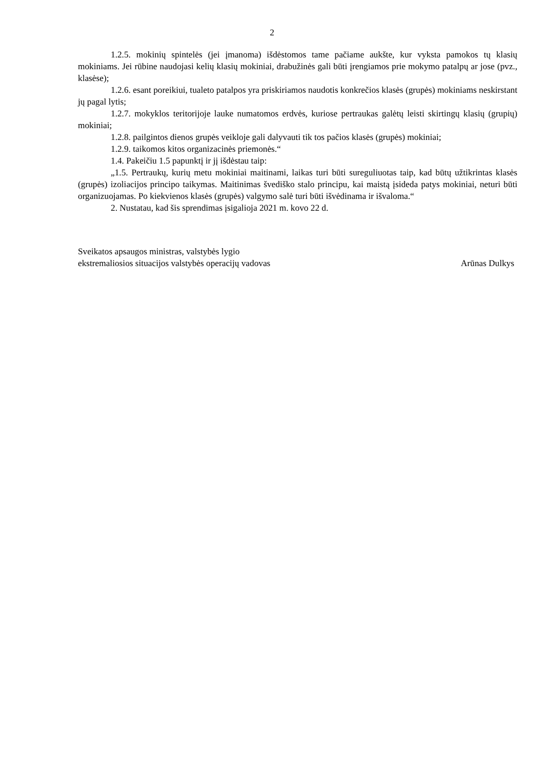2
1.2.5. mokinių spintelės (jei įmanoma) išdėstomos tame pačiame aukšte, kur vyksta pamokos tų klasių mokiniams. Jei rūbine naudojasi kelių klasių mokiniai, drabužinės gali būti įrengiamos prie mokymo patalpų ar jose (pvz., klasėse);
1.2.6. esant poreikiui, tualeto patalpos yra priskiriamos naudotis konkrečios klasės (grupės) mokiniams neskirstant jų pagal lytis;
1.2.7. mokyklos teritorijoje lauke numatomos erdvės, kuriose pertraukas galėtų leisti skirtingų klasių (grupių) mokiniai;
1.2.8. pailgintos dienos grupės veikloje gali dalyvauti tik tos pačios klasės (grupės) mokiniai;
1.2.9. taikomos kitos organizacinės priemonės.“
1.4. Pakeičiu 1.5 papunktį ir jį išdėstau taip:
„1.5. Pertraukų, kurių metu mokiniai maitinami, laikas turi būti sureguliuotas taip, kad būtų užtikrintas klasės (grupės) izoliacijos principo taikymas. Maitinimas švediško stalo principu, kai maistą įsideda patys mokiniai, neturi būti organizuojamas. Po kiekvienos klasės (grupės) valgymo salė turi būti išvėdinama ir išvaloma.“
2. Nustatau, kad šis sprendimas įsigalioja 2021 m. kovo 22 d.
Sveikatos apsaugos ministras, valstybės lygio
ekstremaliosios situacijos valstybės operacijų vadovas
Arūnas Dulkys